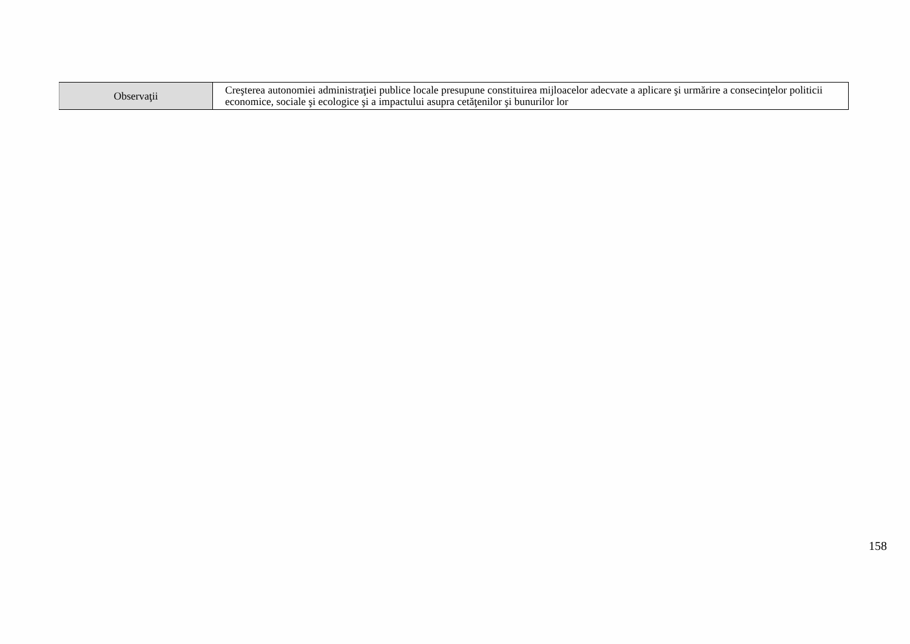| Observaţii | Creşterea autonomiei administraţiei publice locale presupune constituirea mijloacelor adecvate a aplicare şi urmărire a consecinţelor politicii economice, sociale şi ecologice şi a impactului asupra cetăţenilor şi bunurilor lor |
158